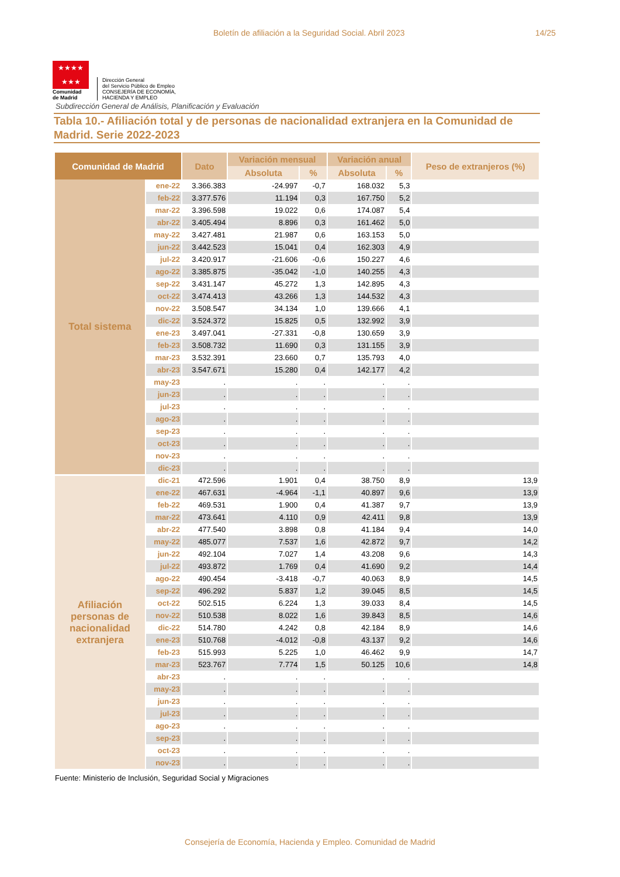Boletín de afiliación a la Seguridad Social. Abril 2023 14/25
★★★★
★★★
Comunidad
de Madrid
Dirección General
del Servicio Público de Empleo
CONSEJERÍA DE ECONOMÍA,
HACIENDA Y EMPLEO
Subdirección General de Análisis, Planificación y Evaluación
Tabla 10.- Afiliación total y de personas de nacionalidad extranjera en la Comunidad de Madrid. Serie 2022-2023
| Comunidad de Madrid | | Dato | Variación mensual | | Variación anual | | Peso de extranjeros (%) |
| --- | --- | --- | --- | --- | --- | --- | --- |
| | | | Absoluta | % | Absoluta | % | |
| Total sistema | ene-22 | 3.366.383 | -24.997 | -0,7 | 168.032 | 5,3 | |
| | feb-22 | 3.377.576 | 11.194 | 0,3 | 167.750 | 5,2 | |
| | mar-22 | 3.396.598 | 19.022 | 0,6 | 174.087 | 5,4 | |
| | abr-22 | 3.405.494 | 8.896 | 0,3 | 161.462 | 5,0 | |
| | may-22 | 3.427.481 | 21.987 | 0,6 | 163.153 | 5,0 | |
| | jun-22 | 3.442.523 | 15.041 | 0,4 | 162.303 | 4,9 | |
| | jul-22 | 3.420.917 | -21.606 | -0,6 | 150.227 | 4,6 | |
| | ago-22 | 3.385.875 | -35.042 | -1,0 | 140.255 | 4,3 | |
| | sep-22 | 3.431.147 | 45.272 | 1,3 | 142.895 | 4,3 | |
| | oct-22 | 3.474.413 | 43.266 | 1,3 | 144.532 | 4,3 | |
| | nov-22 | 3.508.547 | 34.134 | 1,0 | 139.666 | 4,1 | |
| | dic-22 | 3.524.372 | 15.825 | 0,5 | 132.992 | 3,9 | |
| | ene-23 | 3.497.041 | -27.331 | -0,8 | 130.659 | 3,9 | |
| | feb-23 | 3.508.732 | 11.690 | 0,3 | 131.155 | 3,9 | |
| | mar-23 | 3.532.391 | 23.660 | 0,7 | 135.793 | 4,0 | |
| | abr-23 | 3.547.671 | 15.280 | 0,4 | 142.177 | 4,2 | |
| | may-23 | . | . | . | . | . | |
| | jun-23 | . | . | . | . | . | |
| | jul-23 | . | . | . | . | . | |
| | ago-23 | . | . | . | . | . | |
| | sep-23 | . | . | . | . | . | |
| | oct-23 | . | . | . | . | . | |
| | nov-23 | . | . | . | . | . | |
| | dic-23 | . | . | . | . | . | |
| Afiliación personas de nacionalidad extranjera | dic-21 | 472.596 | 1.901 | 0,4 | 38.750 | 8,9 | 13,9 |
| | ene-22 | 467.631 | -4.964 | -1,1 | 40.897 | 9,6 | 13,9 |
| | feb-22 | 469.531 | 1.900 | 0,4 | 41.387 | 9,7 | 13,9 |
| | mar-22 | 473.641 | 4.110 | 0,9 | 42.411 | 9,8 | 13,9 |
| | abr-22 | 477.540 | 3.898 | 0,8 | 41.184 | 9,4 | 14,0 |
| | may-22 | 485.077 | 7.537 | 1,6 | 42.872 | 9,7 | 14,2 |
| | jun-22 | 492.104 | 7.027 | 1,4 | 43.208 | 9,6 | 14,3 |
| | jul-22 | 493.872 | 1.769 | 0,4 | 41.690 | 9,2 | 14,4 |
| | ago-22 | 490.454 | -3.418 | -0,7 | 40.063 | 8,9 | 14,5 |
| | sep-22 | 496.292 | 5.837 | 1,2 | 39.045 | 8,5 | 14,5 |
| | oct-22 | 502.515 | 6.224 | 1,3 | 39.033 | 8,4 | 14,5 |
| | nov-22 | 510.538 | 8.022 | 1,6 | 39.843 | 8,5 | 14,6 |
| | dic-22 | 514.780 | 4.242 | 0,8 | 42.184 | 8,9 | 14,6 |
| | ene-23 | 510.768 | -4.012 | -0,8 | 43.137 | 9,2 | 14,6 |
| | feb-23 | 515.993 | 5.225 | 1,0 | 46.462 | 9,9 | 14,7 |
| | mar-23 | 523.767 | 7.774 | 1,5 | 50.125 | 10,6 | 14,8 |
| | abr-23 | . | . | . | . | . | |
| | may-23 | . | . | . | . | . | |
| | jun-23 | . | . | . | . | . | |
| | jul-23 | . | . | . | . | . | |
| | ago-23 | . | . | . | . | . | |
| | sep-23 | . | . | . | . | . | |
| | oct-23 | . | . | . | . | . | |
| | nov-23 | . | . | . | . | . | |
Fuente: Ministerio de Inclusión, Seguridad Social y Migraciones
Consejería de Economía, Hacienda y Empleo. Comunidad de Madrid